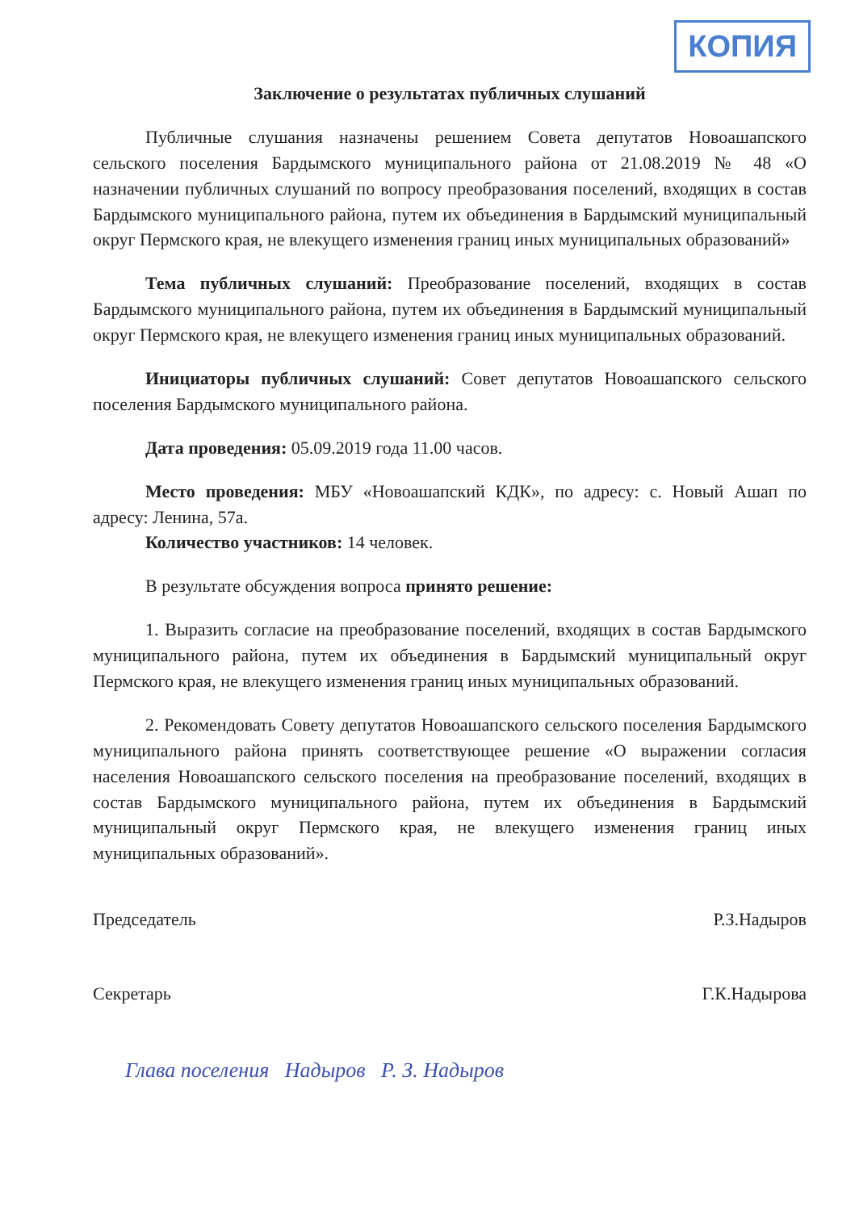КОПИЯ
Заключение о результатах публичных слушаний
Публичные слушания назначены решением Совета депутатов Новоашапского сельского поселения Бардымского муниципального района от 21.08.2019 № 48 «О назначении публичных слушаний по вопросу преобразования поселений, входящих в состав Бардымского муниципального района, путем их объединения в Бардымский муниципальный округ Пермского края, не влекущего изменения границ иных муниципальных образований»
Тема публичных слушаний: Преобразование поселений, входящих в состав Бардымского муниципального района, путем их объединения в Бардымский муниципальный округ Пермского края, не влекущего изменения границ иных муниципальных образований.
Инициаторы публичных слушаний: Совет депутатов Новоашапского сельского поселения Бардымского муниципального района.
Дата проведения: 05.09.2019 года 11.00 часов.
Место проведения: МБУ «Новоашапский КДК», по адресу: с. Новый Ашап по адресу: Ленина, 57а.
Количество участников: 14 человек.
В результате обсуждения вопроса принято решение:
1. Выразить согласие на преобразование поселений, входящих в состав Бардымского муниципального района, путем их объединения в Бардымский муниципальный округ Пермского края, не влекущего изменения границ иных муниципальных образований.
2. Рекомендовать Совету депутатов Новоашапского сельского поселения Бардымского муниципального района принять соответствующее решение «О выражении согласия населения Новоашапского сельского поселения на преобразование поселений, входящих в состав Бардымского муниципального района, путем их объединения в Бардымский муниципальный округ Пермского края, не влекущего изменения границ иных муниципальных образований».
Председатель Р.З.Надыров
Секретарь Г.К.Надырова
Глава поселения Надыров Р. З. Надыров